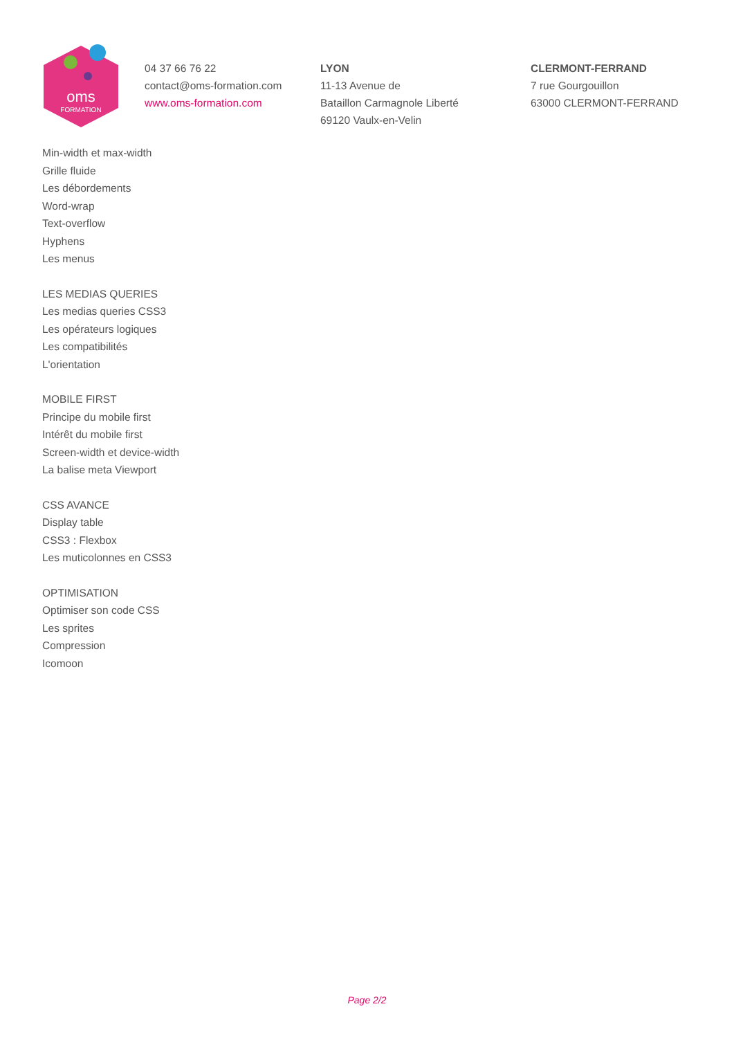oms
FORMATION
04 37 66 76 22
contact@oms-formation.com
www.oms-formation.com
LYON
11-13 Avenue de
Bataillon Carmagnole Liberté
69120 Vaulx-en-Velin
CLERMONT-FERRAND
7 rue Gourgouillon
63000 CLERMONT-FERRAND
Min-width et max-width
Grille fluide
Les débordements
Word-wrap
Text-overflow
Hyphens
Les menus
LES MEDIAS QUERIES
Les medias queries CSS3
Les opérateurs logiques
Les compatibilités
L'orientation
MOBILE FIRST
Principe du mobile first
Intérêt du mobile first
Screen-width et device-width
La balise meta Viewport
CSS AVANCE
Display table
CSS3 : Flexbox
Les muticolonnes en CSS3
OPTIMISATION
Optimiser son code CSS
Les sprites
Compression
Icomoon
Page 2/2